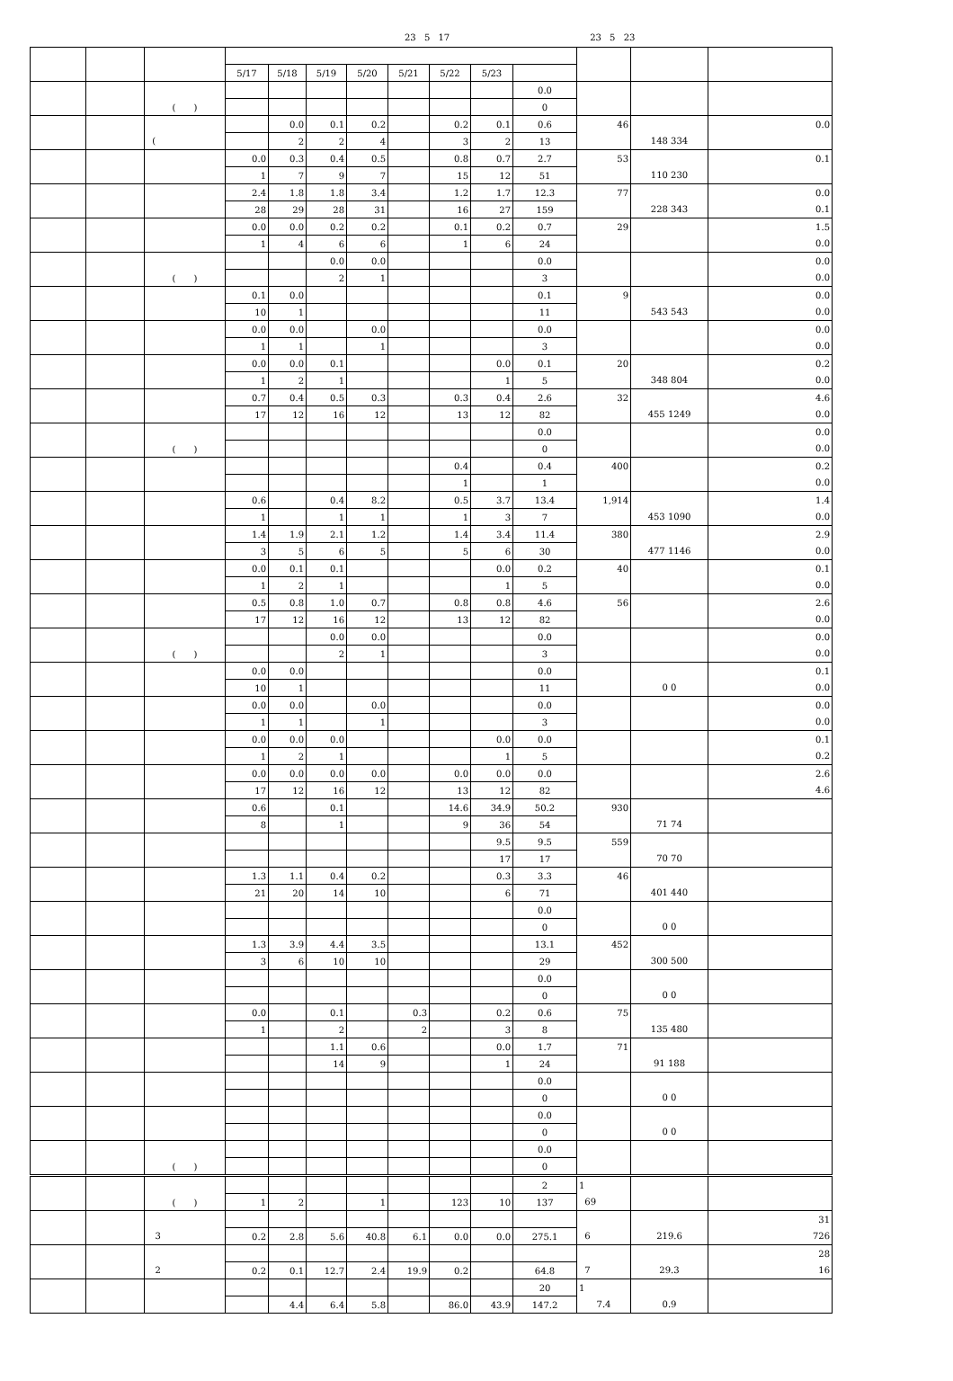23 5 17 23 5 23
| | | | 5/17 | 5/18 | 5/19 | 5/20 | 5/21 | 5/22 | 5/23 | | | | |
| | | | | | | | | | | 0.0 | | | |
| | | ( ) | | | | | | | | 0 | | | |
| | | | | 0.0 | 0.1 | 0.2 | | 0.2 | 0.1 | 0.6 | 46 | | 0.0 |
| | | ( | | 2 | 2 | 4 | | 3 | 2 | 13 | | 148 334 | |
| | | | 0.0 | 0.3 | 0.4 | 0.5 | | 0.8 | 0.7 | 2.7 | 53 | | 0.1 |
| | | | 1 | 7 | 9 | 7 | | 15 | 12 | 51 | | 110 230 | |
| | | | 2.4 | 1.8 | 1.8 | 3.4 | | 1.2 | 1.7 | 12.3 | 77 | | 0.0 |
| | | | 28 | 29 | 28 | 31 | | 16 | 27 | 159 | | 228 343 | 0.1 |
| | | | 0.0 | 0.0 | 0.2 | 0.2 | | 0.1 | 0.2 | 0.7 | 29 | | 1.5 |
| | | | 1 | 4 | 6 | 6 | | 1 | 6 | 24 | | | 0.0 |
| | | | | | 0.0 | 0.0 | | | | 0.0 | | | 0.0 |
| | | ( ) | | | 2 | 1 | | | | 3 | | | 0.0 |
| | | | 0.1 | 0.0 | | | | | | 0.1 | 9 | | 0.0 |
| | | | 10 | 1 | | | | | | 11 | | 543 543 | 0.0 |
| | | | 0.0 | 0.0 | | 0.0 | | | | 0.0 | | | 0.0 |
| | | | 1 | 1 | | 1 | | | | 3 | | | 0.0 |
| | | | 0.0 | 0.0 | 0.1 | | | | 0.0 | 0.1 | 20 | | 0.2 |
| | | | 1 | 2 | 1 | | | | 1 | 5 | | 348 804 | 0.0 |
| | | | 0.7 | 0.4 | 0.5 | 0.3 | | 0.3 | 0.4 | 2.6 | 32 | | 4.6 |
| | | | 17 | 12 | 16 | 12 | | 13 | 12 | 82 | | 455 1249 | 0.0 |
| | | | | | | | | | | 0.0 | | | 0.0 |
| | | ( ) | | | | | | | | 0 | | | 0.0 |
| | | | | | | | | 0.4 | | 0.4 | 400 | | 0.2 |
| | | | | | | | | 1 | | 1 | | | 0.0 |
| | | | 0.6 | | 0.4 | 8.2 | | 0.5 | 3.7 | 13.4 | 1,914 | | 1.4 |
| | | | 1 | | 1 | 1 | | 1 | 3 | 7 | | 453 1090 | 0.0 |
| | | | 1.4 | 1.9 | 2.1 | 1.2 | | 1.4 | 3.4 | 11.4 | 380 | | 2.9 |
| | | | 3 | 5 | 6 | 5 | | 5 | 6 | 30 | | 477 1146 | 0.0 |
| | | | 0.0 | 0.1 | 0.1 | | | | 0.0 | 0.2 | 40 | | 0.1 |
| | | | 1 | 2 | 1 | | | | 1 | 5 | | | 0.0 |
| | | | 0.5 | 0.8 | 1.0 | 0.7 | | 0.8 | 0.8 | 4.6 | 56 | | 2.6 |
| | | | 17 | 12 | 16 | 12 | | 13 | 12 | 82 | | | 0.0 |
| | | | | | 0.0 | 0.0 | | | | 0.0 | | | 0.0 |
| | | ( ) | | | 2 | 1 | | | | 3 | | | 0.0 |
| | | | 0.0 | 0.0 | | | | | | 0.0 | | | 0.1 |
| | | | 10 | 1 | | | | | | 11 | | 0 0 | 0.0 |
| | | | 0.0 | 0.0 | | 0.0 | | | | 0.0 | | | 0.0 |
| | | | 1 | 1 | | 1 | | | | 3 | | | 0.0 |
| | | | 0.0 | 0.0 | 0.0 | | | | 0.0 | 0.0 | | | 0.1 |
| | | | 1 | 2 | 1 | | | | 1 | 5 | | | 0.2 |
| | | | 0.0 | 0.0 | 0.0 | 0.0 | | 0.0 | 0.0 | 0.0 | | | 2.6 |
| | | | 17 | 12 | 16 | 12 | | 13 | 12 | 82 | | | 4.6 |
| | | | 0.6 | | 0.1 | | | 14.6 | 34.9 | 50.2 | 930 | | |
| | | | 8 | | 1 | | | 9 | 36 | 54 | | 71 74 | |
| | | | | | | | | | 9.5 | 9.5 | 559 | | |
| | | | | | | | | | 17 | 17 | | 70 70 | |
| | | | 1.3 | 1.1 | 0.4 | 0.2 | | | 0.3 | 3.3 | 46 | | |
| | | | 21 | 20 | 14 | 10 | | | 6 | 71 | | 401 440 | |
| | | | | | | | | | | 0.0 | | | |
| | | | | | | | | | | 0 | | 0 0 | |
| | | | 1.3 | 3.9 | 4.4 | 3.5 | | | | 13.1 | 452 | | |
| | | | 3 | 6 | 10 | 10 | | | | 29 | | 300 500 | |
| | | | | | | | | | | 0.0 | | | |
| | | | | | | | | | | 0 | | 0 0 | |
| | | | 0.0 | | 0.1 | | 0.3 | | 0.2 | 0.6 | 75 | | |
| | | | 1 | | 2 | | 2 | | 3 | 8 | | 135 480 | |
| | | | | | 1.1 | 0.6 | | | 0.0 | 1.7 | 71 | | |
| | | | | | 14 | 9 | | | 1 | 24 | | 91 188 | |
| | | | | | | | | | | 0.0 | | | |
| | | | | | | | | | | 0 | | 0 0 | |
| | | | | | | | | | | 0.0 | | | |
| | | | | | | | | | | 0 | | 0 0 | |
| | | | | | | | | | | 0.0 | | | |
| | | ( ) | | | | | | | | 0 | | | |
| | | | | | | | | | | 2 | 1 | | |
| | | ( ) | 1 | 2 | | 1 | | 123 | 10 | 137 | 69 | | |
| | | | | | | | | | | | | | 31 |
| | | 3 | 0.2 | 2.8 | 5.6 | 40.8 | 6.1 | 0.0 | 0.0 | 275.1 | 6 | 219.6 | 726 |
| | | | | | | | | | | | | | 28 |
| | | 2 | 0.2 | 0.1 | 12.7 | 2.4 | 19.9 | 0.2 | | 64.8 | 7 | 29.3 | 16 |
| | | | | | | | | | | 20 | 1 | | |
| | | | | 4.4 | 6.4 | 5.8 | | 86.0 | 43.9 | 147.2 | 7.4 | 0.9 | |